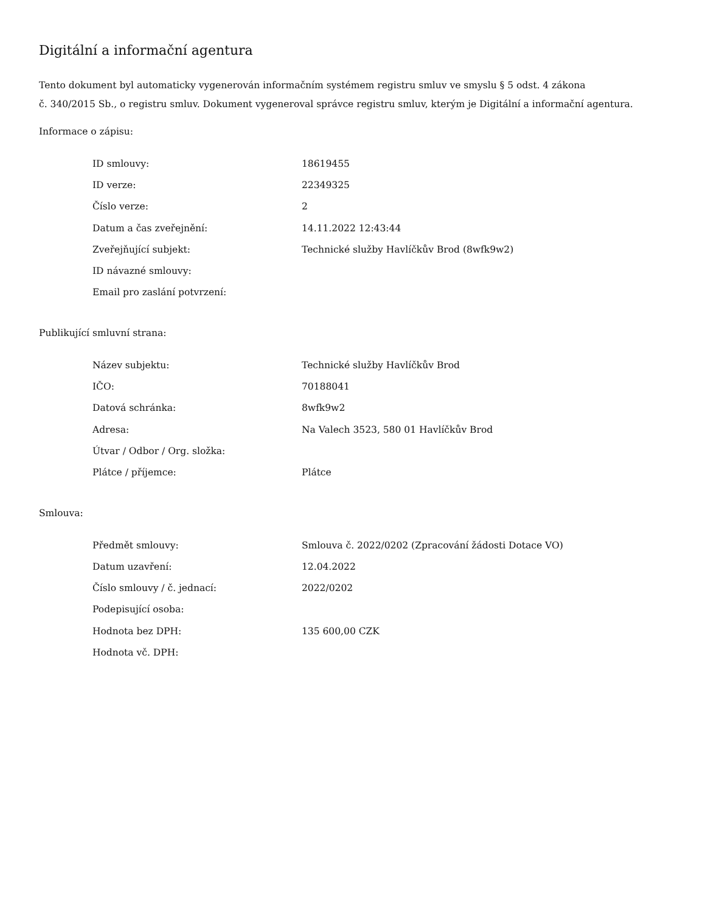Digitální a informační agentura
Tento dokument byl automaticky vygenerován informačním systémem registru smluv ve smyslu § 5 odst. 4 zákona
č. 340/2015 Sb., o registru smluv. Dokument vygeneroval správce registru smluv, kterým je Digitální a informační agentura.
Informace o zápisu:
| ID smlouvy: | 18619455 |
| ID verze: | 22349325 |
| Číslo verze: | 2 |
| Datum a čas zveřejnění: | 14.11.2022 12:43:44 |
| Zveřejňující subjekt: | Technické služby Havlíčkův Brod (8wfk9w2) |
| ID návazné smlouvy: | |
| Email pro zaslání potvrzení: | |
Publikující smluvní strana:
| Název subjektu: | Technické služby Havlíčkův Brod |
| IČO: | 70188041 |
| Datová schránka: | 8wfk9w2 |
| Adresa: | Na Valech 3523, 580 01 Havlíčkův Brod |
| Útvar / Odbor / Org. složka: | |
| Plátce / příjemce: | Plátce |
Smlouva:
| Předmět smlouvy: | Smlouva č. 2022/0202 (Zpracování žádosti Dotace VO) |
| Datum uzavření: | 12.04.2022 |
| Číslo smlouvy / č. jednací: | 2022/0202 |
| Podepisující osoba: | |
| Hodnota bez DPH: | 135 600,00 CZK |
| Hodnota vč. DPH: | |